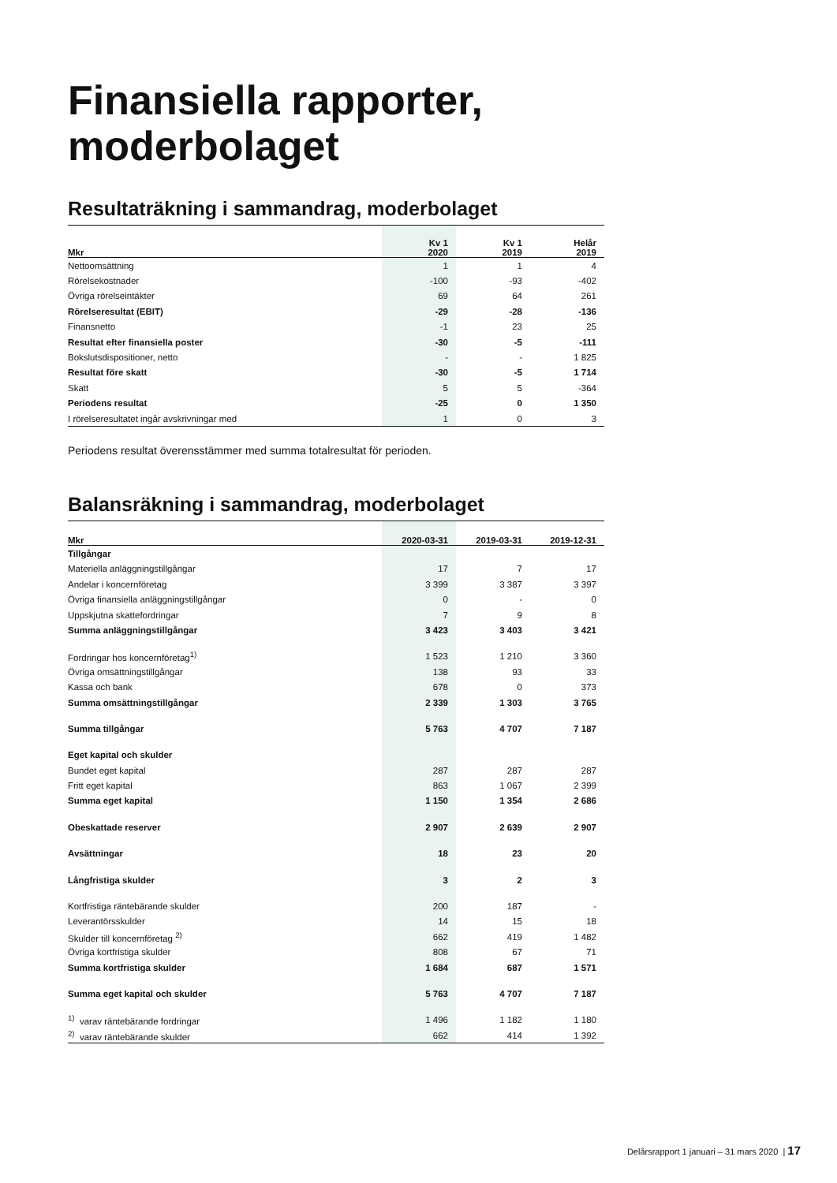Finansiella rapporter, moderbolaget
Resultaträkning i sammandrag, moderbolaget
| Mkr | Kv 1 2020 | Kv 1 2019 | Helår 2019 |
| --- | --- | --- | --- |
| Nettoomsättning | 1 | 1 | 4 |
| Rörelsekostnader | -100 | -93 | -402 |
| Övriga rörelseintäkter | 69 | 64 | 261 |
| Rörelseresultat (EBIT) | -29 | -28 | -136 |
| Finansnetto | -1 | 23 | 25 |
| Resultat efter finansiella poster | -30 | -5 | -111 |
| Bokslutsdispositioner, netto | - | - | 1 825 |
| Resultat före skatt | -30 | -5 | 1 714 |
| Skatt | 5 | 5 | -364 |
| Periodens resultat | -25 | 0 | 1 350 |
| I rörelseresultatet ingår avskrivningar med | 1 | 0 | 3 |
Periodens resultat överensstämmer med summa totalresultat för perioden.
Balansräkning i sammandrag, moderbolaget
| Mkr | 2020-03-31 | 2019-03-31 | 2019-12-31 |
| --- | --- | --- | --- |
| Tillgångar | | | |
| Materiella anläggningstillgångar | 17 | 7 | 17 |
| Andelar i koncernföretag | 3 399 | 3 387 | 3 397 |
| Övriga finansiella anläggningstillgångar | 0 | - | 0 |
| Uppskjutna skattefordringar | 7 | 9 | 8 |
| Summa anläggningstillgångar | 3 423 | 3 403 | 3 421 |
| Fordringar hos koncernföretag<sup>1)</sup> | 1 523 | 1 210 | 3 360 |
| Övriga omsättningstillgångar | 138 | 93 | 33 |
| Kassa och bank | 678 | 0 | 373 |
| Summa omsättningstillgångar | 2 339 | 1 303 | 3 765 |
| Summa tillgångar | 5 763 | 4 707 | 7 187 |
| Eget kapital och skulder | | | |
| Bundet eget kapital | 287 | 287 | 287 |
| Fritt eget kapital | 863 | 1 067 | 2 399 |
| Summa eget kapital | 1 150 | 1 354 | 2 686 |
| Obeskattade reserver | 2 907 | 2 639 | 2 907 |
| Avsättningar | 18 | 23 | 20 |
| Långfristiga skulder | 3 | 2 | 3 |
| Kortfristiga räntebärande skulder | 200 | 187 | - |
| Leverantörsskulder | 14 | 15 | 18 |
| Skulder till koncernföretag <sup>2)</sup> | 662 | 419 | 1 482 |
| Övriga kortfristiga skulder | 808 | 67 | 71 |
| Summa kortfristiga skulder | 1 684 | 687 | 1 571 |
| Summa eget kapital och skulder | 5 763 | 4 707 | 7 187 |
| <sup>1)</sup> varav räntebärande fordringar | 1 496 | 1 182 | 1 180 |
| <sup>2)</sup> varav räntebärande skulder | 662 | 414 | 1 392 |
Delårsrapport 1 januari – 31 mars 2020 | 17